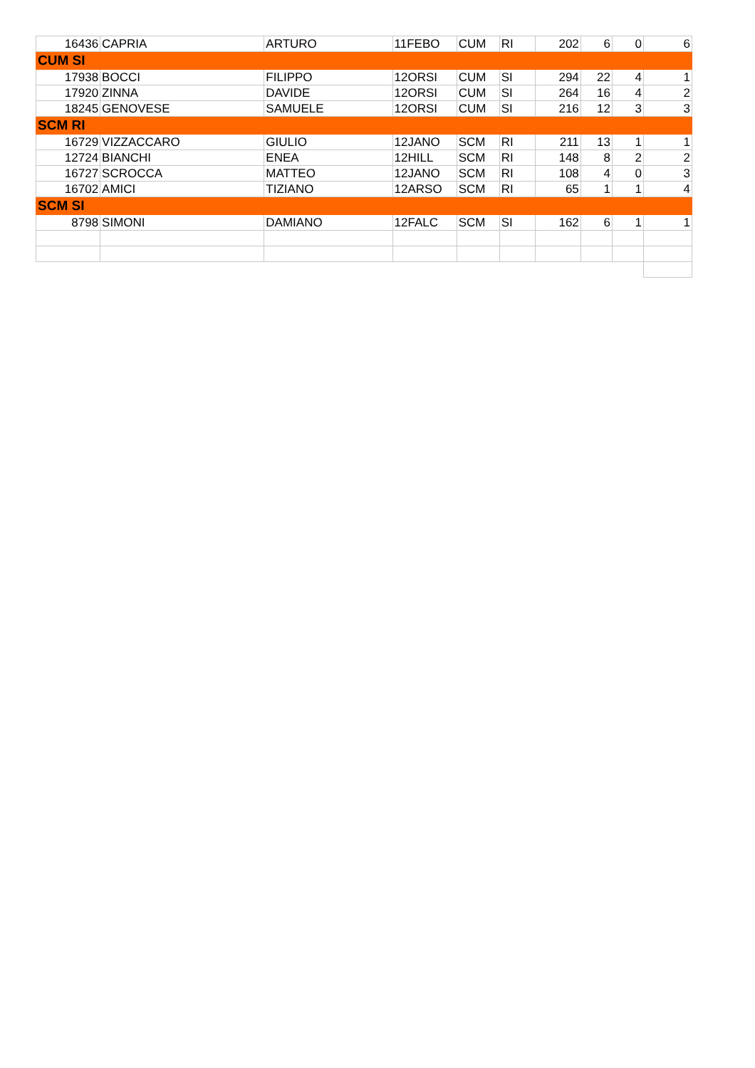| 16436 | CAPRIA | ARTURO | 11FEBO | CUM | RI | 202 | 6 | 0 | 6 |
| CUM SI | | | | | | | | | |
| 17938 | BOCCI | FILIPPO | 12ORSI | CUM | SI | 294 | 22 | 4 | 1 |
| 17920 | ZINNA | DAVIDE | 12ORSI | CUM | SI | 264 | 16 | 4 | 2 |
| 18245 | GENOVESE | SAMUELE | 12ORSI | CUM | SI | 216 | 12 | 3 | 3 |
| SCM RI | | | | | | | | | |
| 16729 | VIZZACCARO | GIULIO | 12JANO | SCM | RI | 211 | 13 | 1 | 1 |
| 12724 | BIANCHI | ENEA | 12HILL | SCM | RI | 148 | 8 | 2 | 2 |
| 16727 | SCROCCA | MATTEO | 12JANO | SCM | RI | 108 | 4 | 0 | 3 |
| 16702 | AMICI | TIZIANO | 12ARSO | SCM | RI | 65 | 1 | 1 | 4 |
| SCM SI | | | | | | | | | |
| 8798 | SIMONI | DAMIANO | 12FALC | SCM | SI | 162 | 6 | 1 | 1 |